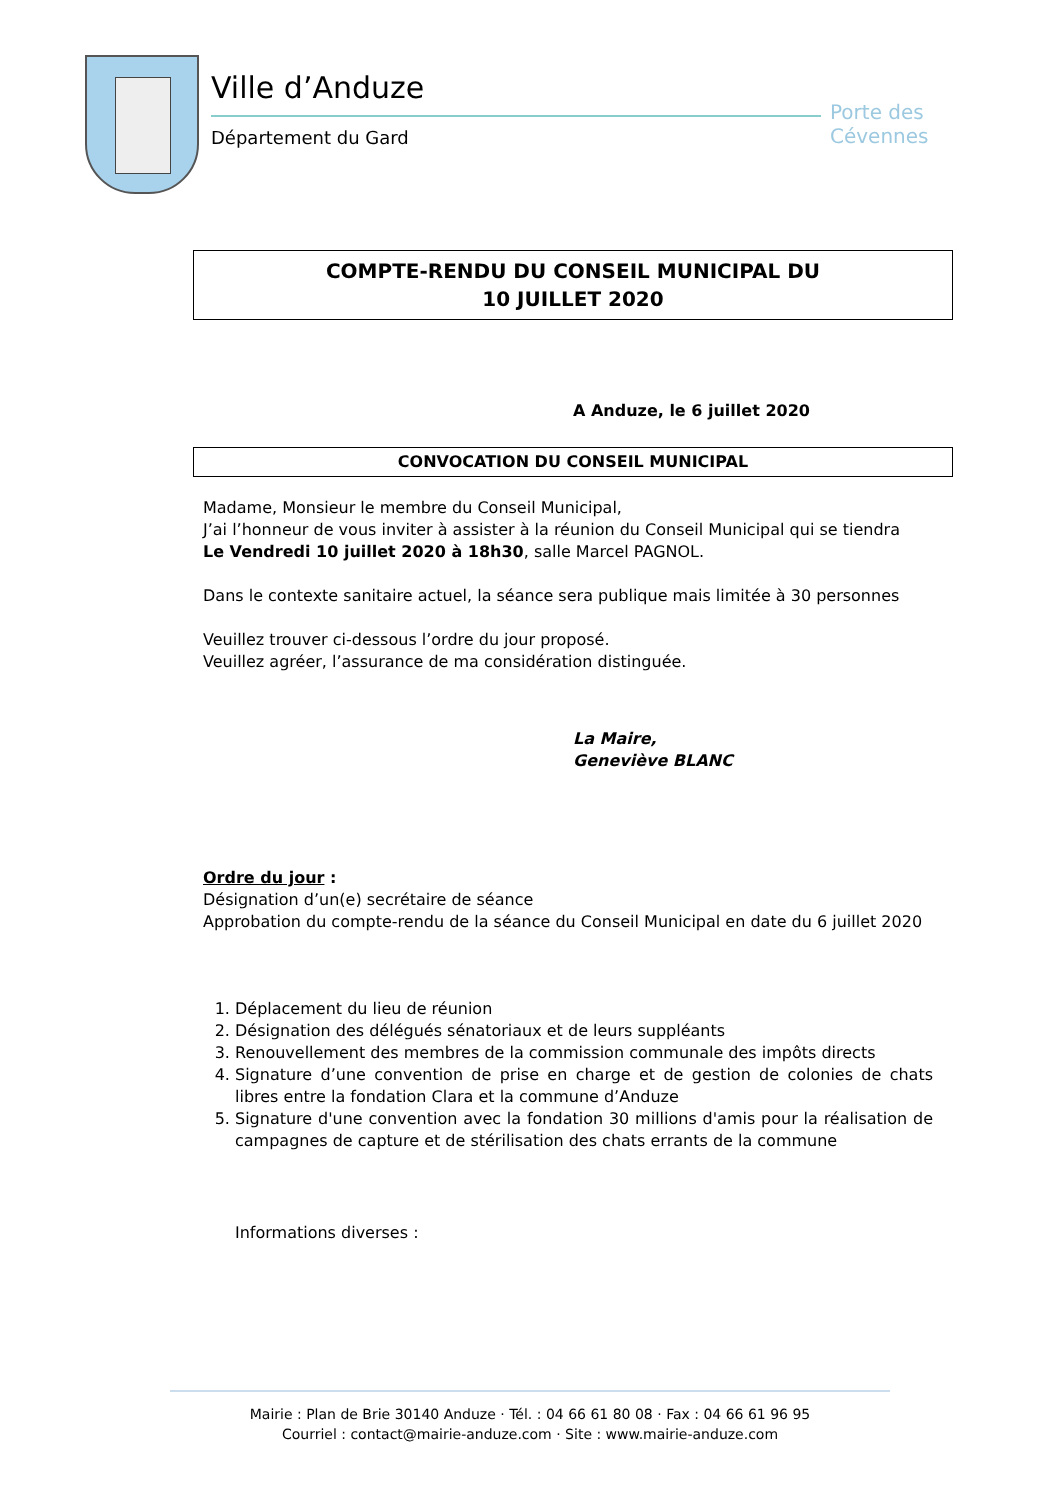Ville d’Anduze
Département du Gard
Porte des Cévennes
COMPTE-RENDU DU CONSEIL MUNICIPAL DU
10 JUILLET 2020
A Anduze, le 6 juillet 2020
CONVOCATION DU CONSEIL MUNICIPAL
Madame, Monsieur le membre du Conseil Municipal,
J’ai l’honneur de vous inviter à assister à la réunion du Conseil Municipal qui se tiendra
Le Vendredi 10 juillet 2020 à 18h30, salle Marcel PAGNOL.
Dans le contexte sanitaire actuel, la séance sera publique mais limitée à 30 personnes
Veuillez trouver ci-dessous l’ordre du jour proposé.
Veuillez agréer, l’assurance de ma considération distinguée.
La Maire,
Geneviève BLANC
Ordre du jour :
Désignation d’un(e) secrétaire de séance
Approbation du compte-rendu de la séance du Conseil Municipal en date du 6 juillet 2020
1. Déplacement du lieu de réunion
2. Désignation des délégués sénatoriaux et de leurs suppléants
3. Renouvellement des membres de la commission communale des impôts directs
4. Signature d’une convention de prise en charge et de gestion de colonies de chats libres entre la fondation Clara et la commune d’Anduze
5. Signature d'une convention avec la fondation 30 millions d'amis pour la réalisation de campagnes de capture et de stérilisation des chats errants de la commune
Informations diverses :
Mairie : Plan de Brie 30140 Anduze · Tél. : 04 66 61 80 08 · Fax : 04 66 61 96 95
Courriel : contact@mairie-anduze.com · Site : www.mairie-anduze.com